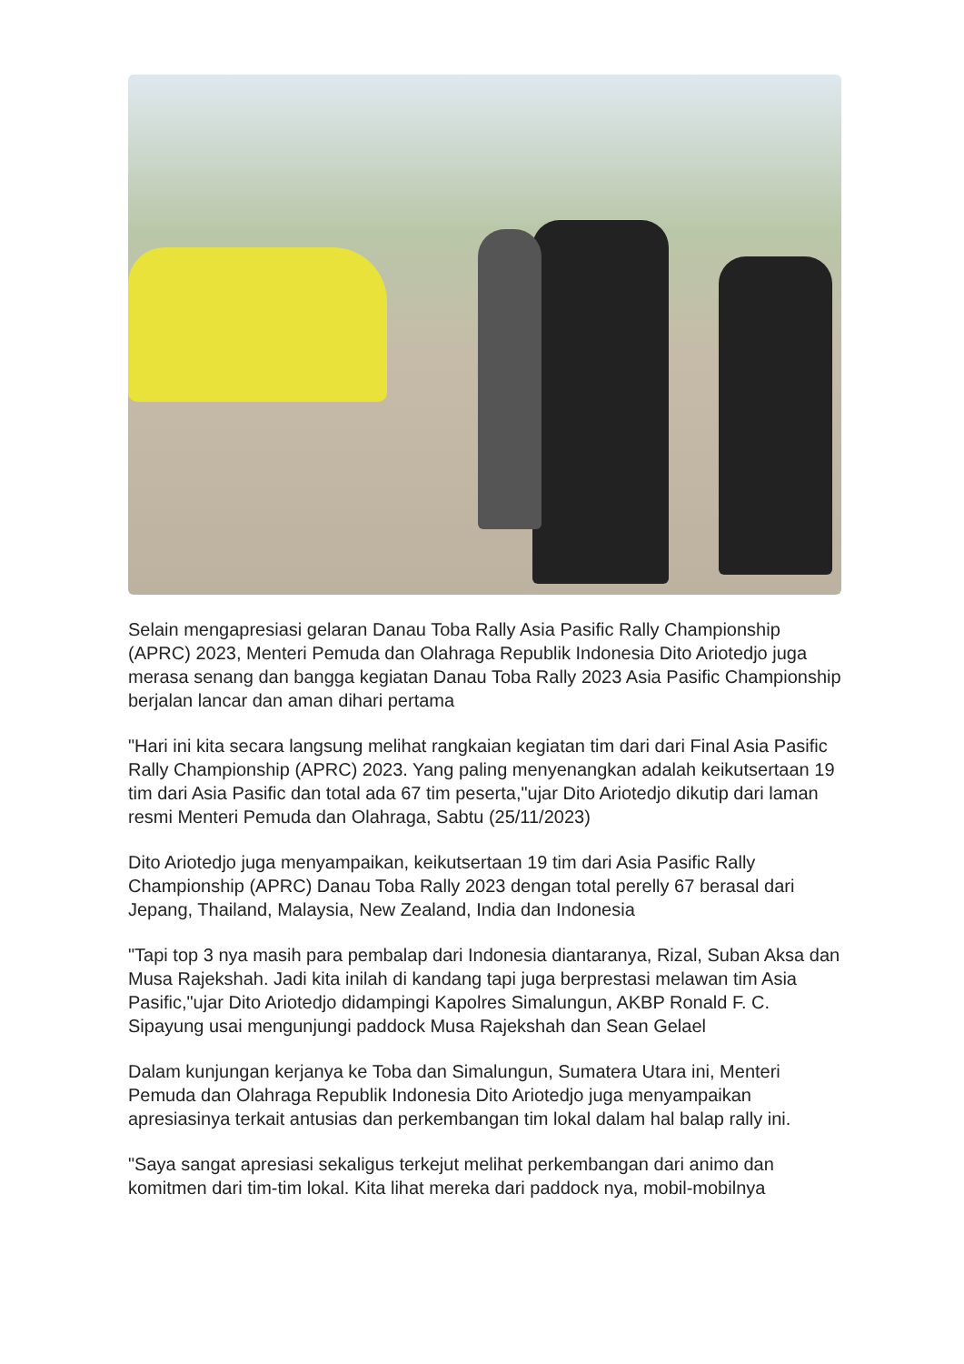Selain mengapresiasi gelaran Danau Toba Rally Asia Pasific Rally Championship (APRC) 2023, Menteri Pemuda dan Olahraga Republik Indonesia Dito Ariotedjo juga merasa senang dan bangga kegiatan Danau Toba Rally 2023 Asia Pasific Championship berjalan lancar dan aman dihari pertama
"Hari ini kita secara langsung melihat rangkaian kegiatan tim dari dari Final Asia Pasific Rally Championship (APRC) 2023. Yang paling menyenangkan adalah keikutsertaan 19 tim dari Asia Pasific dan total ada 67 tim peserta,"ujar Dito Ariotedjo dikutip dari laman resmi Menteri Pemuda dan Olahraga, Sabtu (25/11/2023)
Dito Ariotedjo juga menyampaikan, keikutsertaan 19 tim dari Asia Pasific Rally Championship (APRC) Danau Toba Rally 2023 dengan total perelly 67 berasal dari Jepang, Thailand, Malaysia, New Zealand, India dan Indonesia
"Tapi top 3 nya masih para pembalap dari Indonesia diantaranya, Rizal, Suban Aksa dan Musa Rajekshah. Jadi kita inilah di kandang tapi juga berprestasi melawan tim Asia Pasific,"ujar Dito Ariotedjo didampingi Kapolres Simalungun, AKBP Ronald F. C. Sipayung usai mengunjungi paddock Musa Rajekshah dan Sean Gelael
Dalam kunjungan kerjanya ke Toba dan Simalungun, Sumatera Utara ini, Menteri Pemuda dan Olahraga Republik Indonesia Dito Ariotedjo juga menyampaikan apresiasinya terkait antusias dan perkembangan tim lokal dalam hal balap rally ini.
"Saya sangat apresiasi sekaligus terkejut melihat perkembangan dari animo dan komitmen dari tim-tim lokal. Kita lihat mereka dari paddock nya, mobil-mobilnya